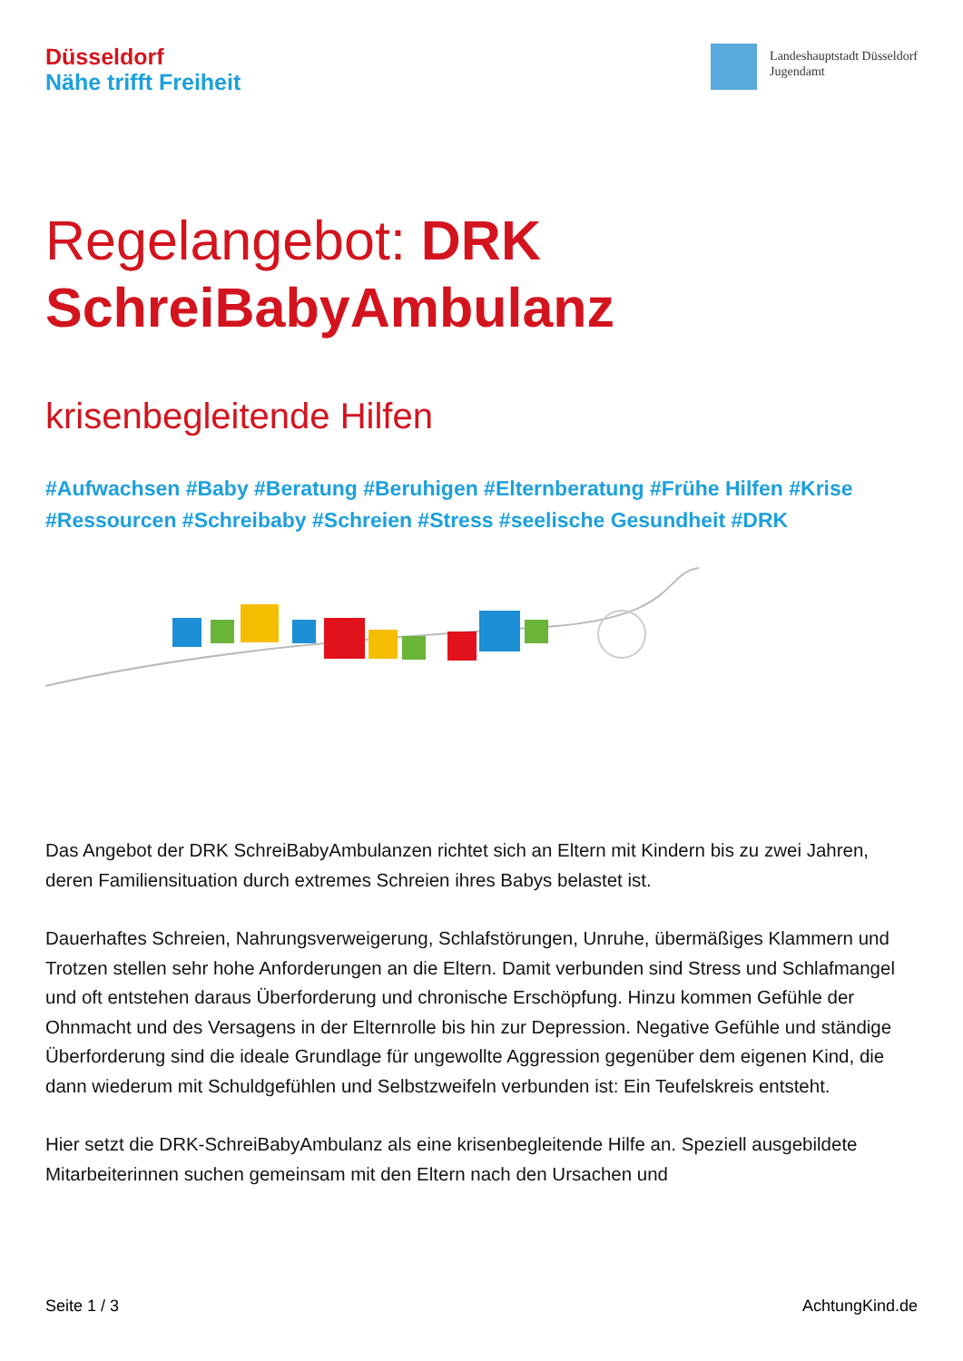Düsseldorf
Nähe trifft Freiheit
Landeshauptstadt Düsseldorf
Jugendamt
Regelangebot: DRK
SchreiBabyAmbulanz
krisenbegleitende Hilfen
#Aufwachsen #Baby #Beratung #Beruhigen #Elternberatung #Frühe Hilfen #Krise #Ressourcen #Schreibaby #Schreien #Stress #seelische Gesundheit #DRK
Das Angebot der DRK SchreiBabyAmbulanzen richtet sich an Eltern mit Kindern bis zu zwei Jahren, deren Familiensituation durch extremes Schreien ihres Babys belastet ist.
Dauerhaftes Schreien, Nahrungsverweigerung, Schlafstörungen, Unruhe, übermäßiges Klammern und Trotzen stellen sehr hohe Anforderungen an die Eltern. Damit verbunden sind Stress und Schlafmangel und oft entstehen daraus Überforderung und chronische Erschöpfung. Hinzu kommen Gefühle der Ohnmacht und des Versagens in der Elternrolle bis hin zur Depression. Negative Gefühle und ständige Überforderung sind die ideale Grundlage für ungewollte Aggression gegenüber dem eigenen Kind, die dann wiederum mit Schuldgefühlen und Selbstzweifeln verbunden ist: Ein Teufelskreis entsteht.
Hier setzt die DRK-SchreiBabyAmbulanz als eine krisenbegleitende Hilfe an. Speziell ausgebildete Mitarbeiterinnen suchen gemeinsam mit den Eltern nach den Ursachen und
Seite 1 / 3 AchtungKind.de